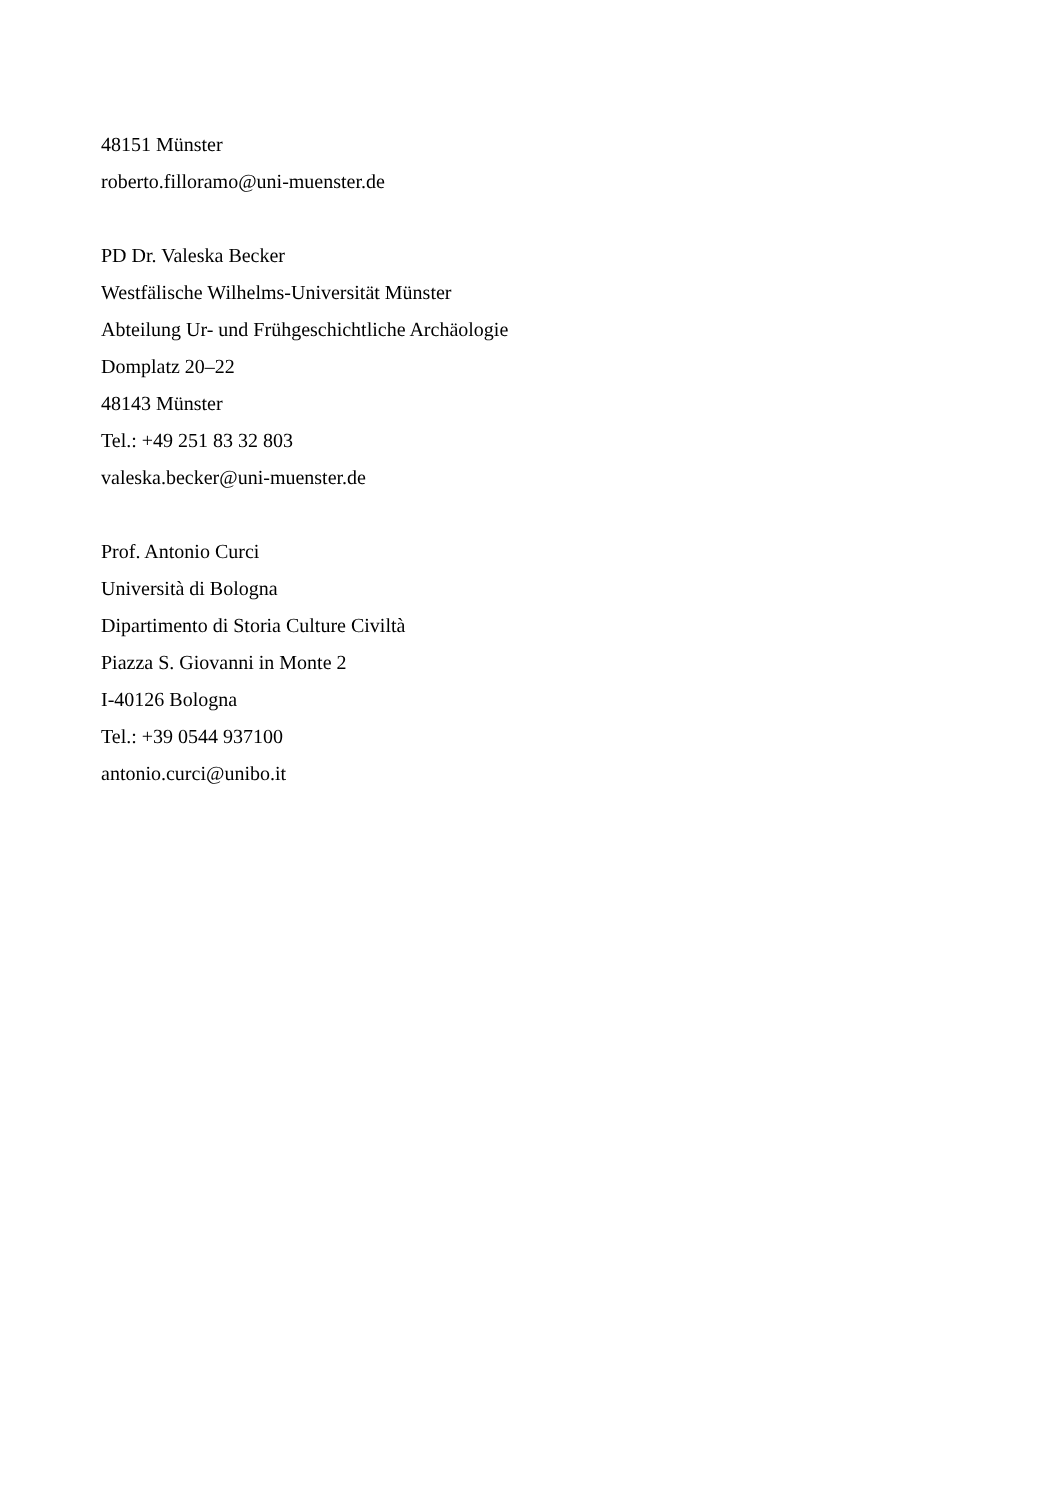48151 Münster
roberto.filloramo@uni-muenster.de
PD Dr. Valeska Becker
Westfälische Wilhelms-Universität Münster
Abteilung Ur- und Frühgeschichtliche Archäologie
Domplatz 20–22
48143 Münster
Tel.: +49 251 83 32 803
valeska.becker@uni-muenster.de
Prof. Antonio Curci
Università di Bologna
Dipartimento di Storia Culture Civiltà
Piazza S. Giovanni in Monte 2
I-40126 Bologna
Tel.: +39 0544 937100
antonio.curci@unibo.it